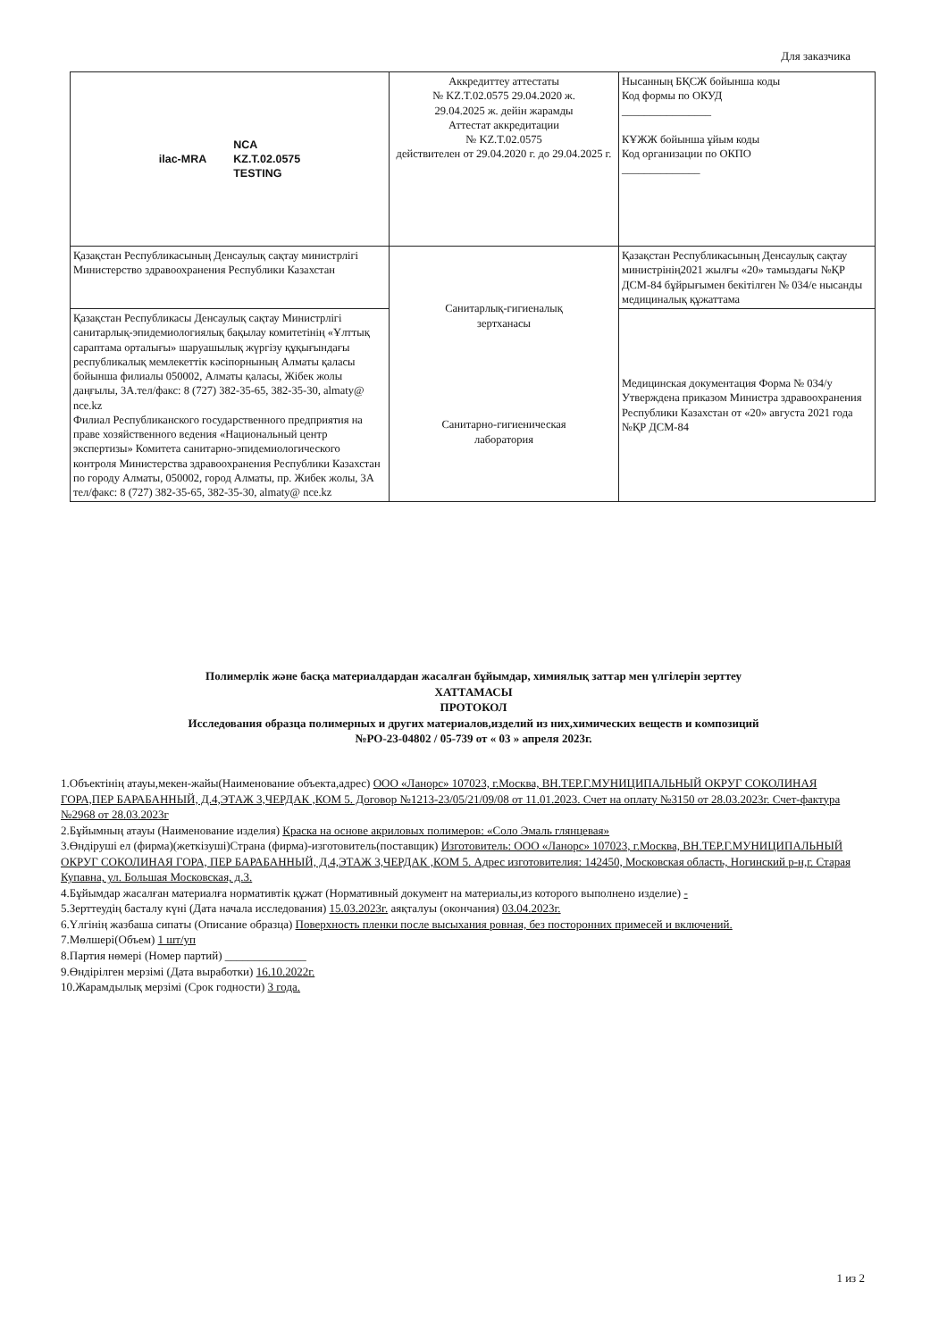Для заказчика
| ilac-MRA NCA KZ.T.02.0575 TESTING | Аккредиттеу аттестаты № KZ.T.02.0575 29.04.2020 ж. 29.04.2025 ж. дейін жарамды Аттестат аккредитации № KZ.T.02.0575 действителен от 29.04.2020 г. до 29.04.2025 г. | Нысанның БҚСЖ бойынша коды Код формы по ОКУД ________________ КҰЖЖ бойынша ұйым коды Код организации по ОКПО ______________ |
| Қазақстан Республикасының Денсаулық сақтау министрлігі Министерство здравоохранения Республики Казахстан | Санитарлық-гигиеналық зертханасы Санитарно-гигиеническая лаборатория | Қазақстан Республикасының Денсаулық сақтау министрінің2021 жылғы «20» тамыздағы №ҚР ДСМ-84 бұйрығымен бекітілген № 034/е нысанды медициналық құжаттама |
| Қазақстан Республикасы Денсаулық сақтау Министрлігі санитарлық-эпидемиологиялық бақылау комитетінің «Ұлттық сараптама орталығы» шаруашылық жүргізу құқығындағы республикалық мемлекеттік кәсіпорнының Алматы қаласы бойынша филиалы 050002, Алматы қаласы, Жібек жолы даңғылы, 3А.тел/факс: 8 (727) 382-35-65, 382-35-30, almaty@ nce.kz Филиал Республиканского государственного предприятия на праве хозяйственного ведения «Национальный центр экспертизы» Комитета санитарно-эпидемиологического контроля Министерства здравоохранения Республики Казахстан по городу Алматы, 050002, город Алматы, пр. Жибек жолы, 3А тел/факс: 8 (727) 382-35-65, 382-35-30, almaty@ nce.kz | | Медицинская документация Форма № 034/у Утверждена приказом Министра здравоохранения Республики Казахстан от «20» августа 2021 года №ҚР ДСМ-84 |
Полимерлік және басқа материалдардан жасалған бұйымдар, химиялық заттар мен үлгілерін зерттеу
ХАТТАМАСЫ
ПРОТОКОЛ
Исследования образца полимерных и других материалов,изделий из них,химических веществ и композиций
№РО-23-04802 / 05-739 от « 03 » апреля 2023г.
1.Объектінің атауы,мекен-жайы(Наименование объекта,адрес) ООО «Ланорс» 107023, г.Москва, ВН.ТЕР.Г.МУНИЦИПАЛЬНЫЙ ОКРУГ СОКОЛИНАЯ ГОРА,ПЕР БАРАБАННЫЙ, Д.4,ЭТАЖ 3,ЧЕРДАК ,КОМ 5. Договор №1213-23/05/21/09/08 от 11.01.2023. Счет на оплату №3150 от 28.03.2023г. Счет-фактура №2968 от 28.03.2023г
2.Бұйымның атауы (Наименование изделия) Краска на основе акриловых полимеров: «Соло Эмаль глянцевая»
3.Өндіруші ел (фирма)(жеткізуші)Страна (фирма)-изготовитель(поставщик) Изготовитель: ООО «Ланорс» 107023, г.Москва, ВН.ТЕР.Г.МУНИЦИПАЛЬНЫЙ ОКРУГ СОКОЛИНАЯ ГОРА, ПЕР БАРАБАННЫЙ, Д.4,ЭТАЖ 3,ЧЕРДАК ,КОМ 5. Адрес изготовителия: 142450, Московская область, Ногинский р-н,г. Старая Купавна, ул. Большая Московская, д.3.
4.Бұйымдар жасалған материалға нормативтік құжат (Нормативный документ на материалы,из которого выполнено изделие) -
5.Зерттеудің басталу күні (Дата начала исследования) 15.03.2023г. аяқталуы (окончания) 03.04.2023г.
6.Үлгінің жазбаша сипаты (Описание образца) Поверхность пленки после высыхания ровная, без посторонних примесей и включений.
7.Мөлшері(Объем) 1 шт/уп
8.Партия нөмері (Номер партий) ______________
9.Өндірілген мерзімі (Дата выработки) 16.10.2022г.
10.Жарамдылық мерзімі (Срок годности) 3 года.
1 из 2